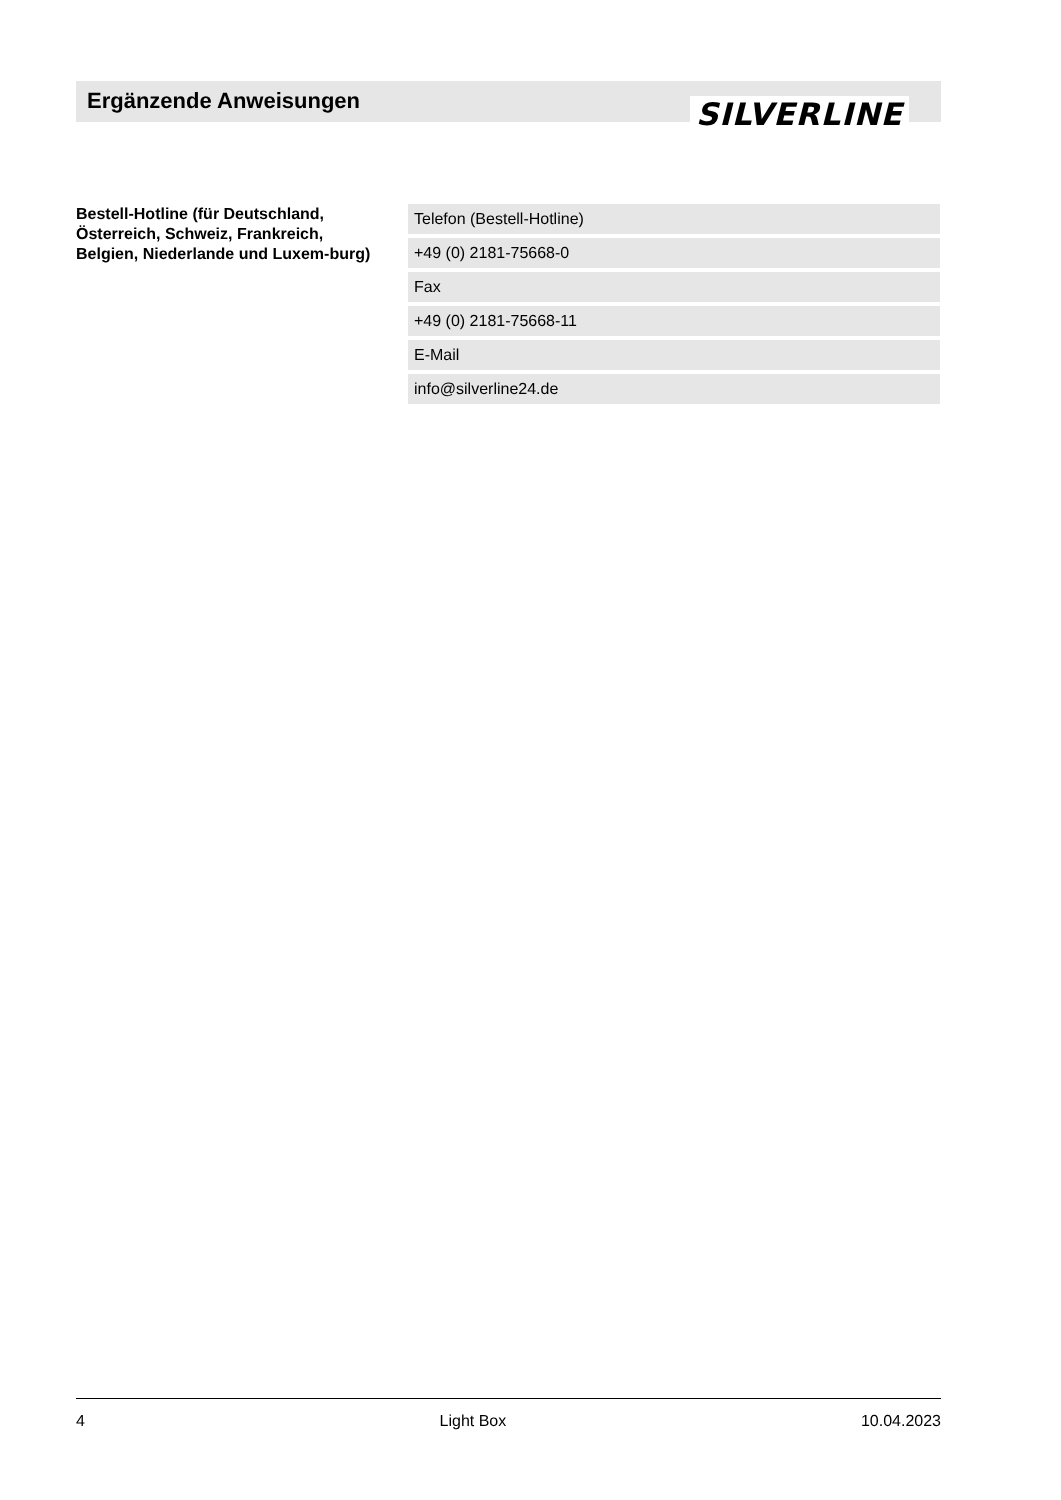Ergänzende Anweisungen SILVERLINE
Bestell-Hotline (für Deutschland, Österreich, Schweiz, Frankreich, Belgien, Niederlande und Luxem-burg)
| Telefon (Bestell-Hotline) |
| +49 (0) 2181-75668-0 |
| Fax |
| +49 (0) 2181-75668-11 |
| E-Mail |
| info@silverline24.de |
4 Light Box 10.04.2023